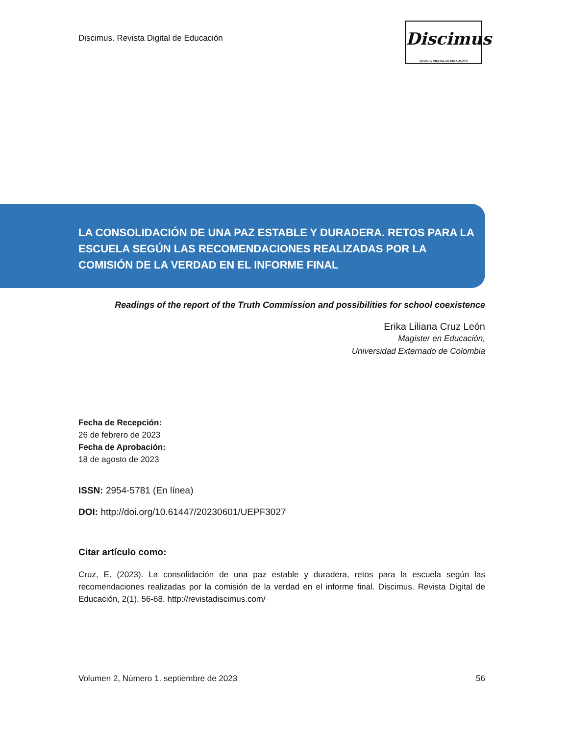Discimus. Revista Digital de Educación
Discimus
REVISTA DIGITAL DE EDUCACIÓN
LA CONSOLIDACIÓN DE UNA PAZ ESTABLE Y DURADERA. RETOS PARA LA ESCUELA SEGÚN LAS RECOMENDACIONES REALIZADAS POR LA COMISIÓN DE LA VERDAD EN EL INFORME FINAL
Readings of the report of the Truth Commission and possibilities for school coexistence
Erika Liliana Cruz León
Magister en Educación,
Universidad Externado de Colombia
Fecha de Recepción:
26 de febrero de 2023
Fecha de Aprobación:
18 de agosto de 2023
ISSN: 2954-5781 (En línea)
DOI: http://doi.org/10.61447/20230601/UEPF3027
Citar artículo como:
Cruz, E. (2023). La consolidación de una paz estable y duradera, retos para la escuela según las recomendaciones realizadas por la comisión de la verdad en el informe final. Discimus. Revista Digital de Educación, 2(1), 56-68. http://revistadiscimus.com/
Volumen 2, Número 1. septiembre de 2023 56